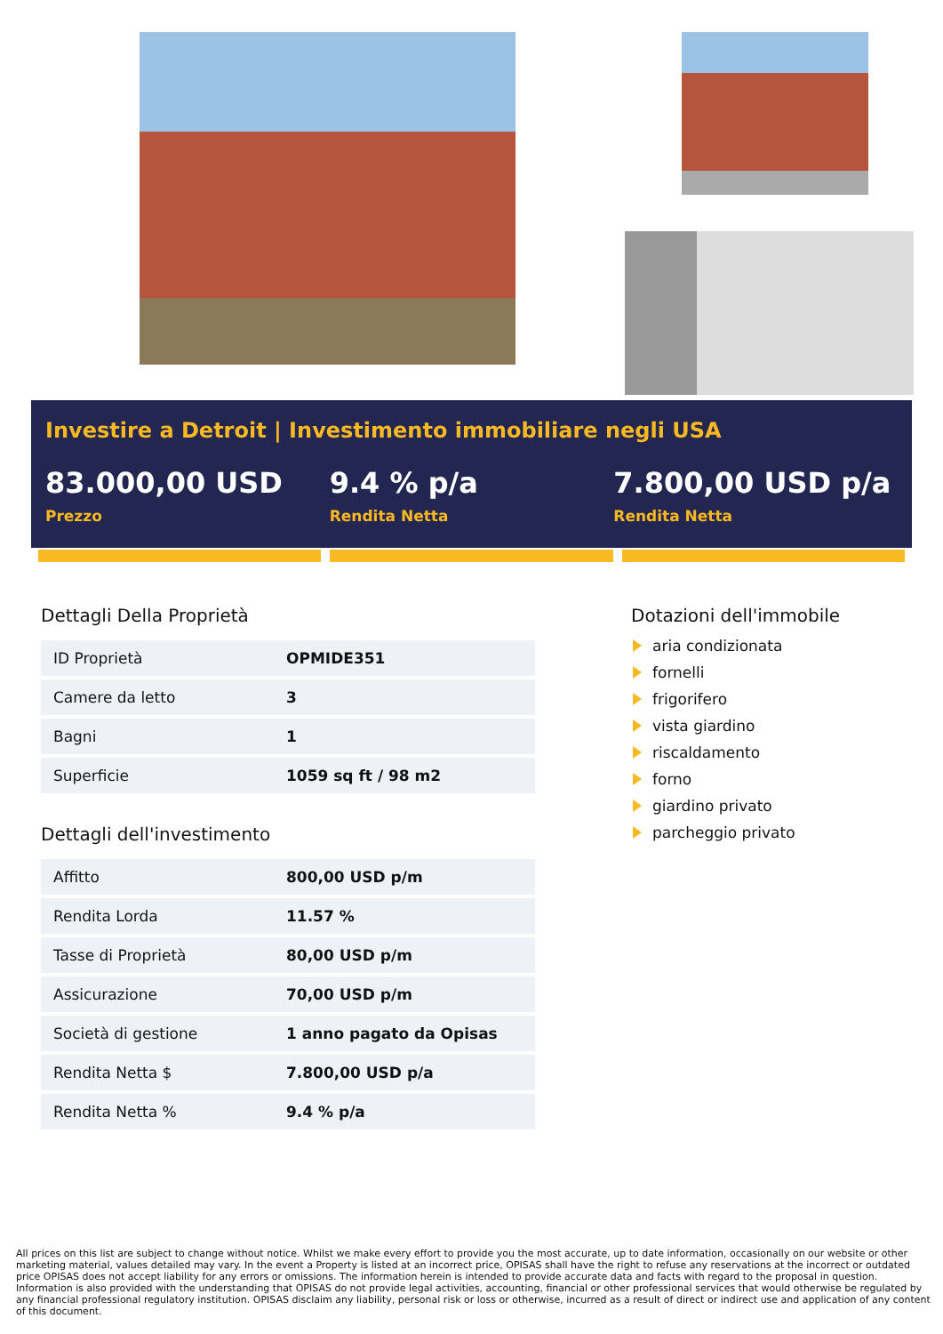Investire a Detroit | Investimento immobiliare negli USA
83.000,00 USD
Prezzo
9.4 % p/a
Rendita Netta
7.800,00 USD p/a
Rendita Netta
Dettagli Della Proprietà
| ID Proprietà | OPMIDE351 |
| Camere da letto | 3 |
| Bagni | 1 |
| Superficie | 1059 sq ft / 98 m2 |
Dettagli dell'investimento
| Affitto | 800,00 USD p/m |
| Rendita Lorda | 11.57 % |
| Tasse di Proprietà | 80,00 USD p/m |
| Assicurazione | 70,00 USD p/m |
| Società di gestione | 1 anno pagato da Opisas |
| Rendita Netta $ | 7.800,00 USD p/a |
| Rendita Netta % | 9.4 % p/a |
Dotazioni dell'immobile
aria condizionata
fornelli
frigorifero
vista giardino
riscaldamento
forno
giardino privato
parcheggio privato
All prices on this list are subject to change without notice. Whilst we make every effort to provide you the most accurate, up to date information, occasionally on our website or other marketing material, values detailed may vary. In the event a Property is listed at an incorrect price, OPISAS shall have the right to refuse any reservations at the incorrect or outdated price OPISAS does not accept liability for any errors or omissions. The information herein is intended to provide accurate data and facts with regard to the proposal in question. Information is also provided with the understanding that OPISAS do not provide legal activities, accounting, financial or other professional services that would otherwise be regulated by any financial professional regulatory institution. OPISAS disclaim any liability, personal risk or loss or otherwise, incurred as a result of direct or indirect use and application of any content of this document.